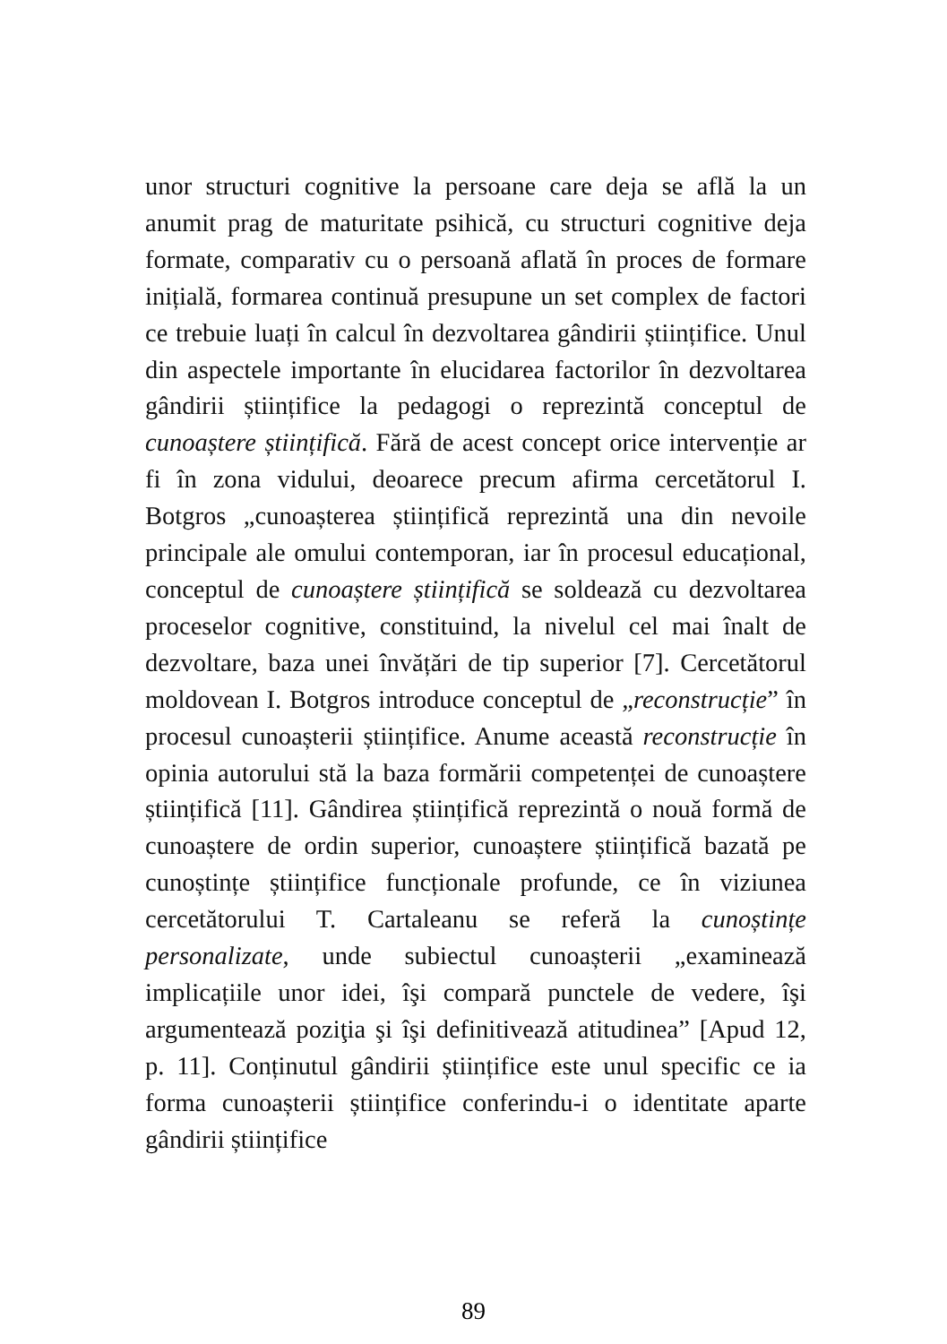unor structuri cognitive la persoane care deja se află la un anumit prag de maturitate psihică, cu structuri cognitive deja formate, comparativ cu o persoană aflată în proces de formare inițială, formarea continuă presupune un set complex de factori ce trebuie luați în calcul în dezvoltarea gândirii științifice. Unul din aspectele importante în elucidarea factorilor în dezvoltarea gândirii științifice la pedagogi o reprezintă conceptul de cunoaștere științifică. Fără de acest concept orice intervenție ar fi în zona vidului, deoarece precum afirma cercetătorul I. Botgros „cunoașterea științifică reprezintă una din nevoile principale ale omului contemporan, iar în procesul educațional, conceptul de cunoaștere științifică se soldează cu dezvoltarea proceselor cognitive, constituind, la nivelul cel mai înalt de dezvoltare, baza unei învățări de tip superior [7]. Cercetătorul moldovean I. Botgros introduce conceptul de „reconstrucție” în procesul cunoașterii științifice. Anume această reconstrucție în opinia autorului stă la baza formării competenței de cunoaștere științifică [11]. Gândirea științifică reprezintă o nouă formă de cunoaștere de ordin superior, cunoaștere științifică bazată pe cunoștințe științifice funcționale profunde, ce în viziunea cercetătorului T. Cartaleanu se referă la cunoștințe personalizate, unde subiectul cunoașterii „examinează implicațiile unor idei, îşi compară punctele de vedere, îşi argumentează poziţia şi îşi definitivează atitudinea” [Apud 12, p. 11]. Conținutul gândirii științifice este unul specific ce ia forma cunoașterii științifice conferindu-i o identitate aparte gândirii științifice
89